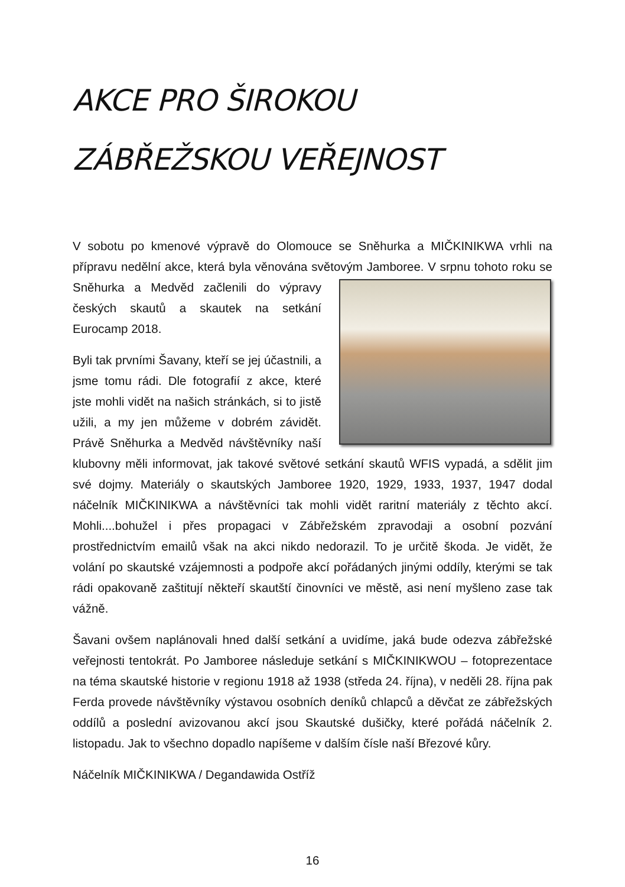AKCE PRO ŠIROKOU ZÁBŘEŽSKOU VEŘEJNOST
V sobotu po kmenové výpravě do Olomouce se Sněhurka a MIČKINIKWA vrhli na přípravu nedělní akce, která byla věnována světovým Jamboree. V srpnu tohoto roku se Sněhurka a Medvěd začlenili do výpravy českých skautů a skautek na setkání Eurocamp 2018.
Byli tak prvními Šavany, kteří se jej účastnili, a jsme tomu rádi. Dle fotografií z akce, které jste mohli vidět na našich stránkách, si to jistě užili, a my jen můžeme v dobrém závidět. Právě Sněhurka a Medvěd návštěvníky naší klubovny měli informovat, jak takové světové setkání skautů WFIS vypadá, a sdělit jim své dojmy. Materiály o skautských Jamboree 1920, 1929, 1933, 1937, 1947 dodal náčelník MIČKINIKWA a návštěvníci tak mohli vidět raritní materiály z těchto akcí. Mohli....bohužel i přes propagaci v Zábřežském zpravodaji a osobní pozvání prostřednictvím emailů však na akci nikdo nedorazil. To je určitě škoda. Je vidět, že volání po skautské vzájemnosti a podpoře akcí pořádaných jinými oddíly, kterými se tak rádi opakovaně zaštitují někteří skautští činovníci ve městě, asi není myšleno zase tak vážně.
Šavani ovšem naplánovali hned další setkání a uvidíme, jaká bude odezva zábřežské veřejnosti tentokrát. Po Jamboree následuje setkání s MIČKINIKWOU – fotoprezentace na téma skautské historie v regionu 1918 až 1938 (středa 24. října), v neděli 28. října pak Ferda provede návštěvníky výstavou osobních deníků chlapců a děvčat ze zábřežských oddílů a poslední avizovanou akcí jsou Skautské dušičky, které pořádá náčelník 2. listopadu. Jak to všechno dopadlo napíšeme v dalším čísle naší Březové kůry.
Náčelník MIČKINIKWA / Degandawida Ostříž
16